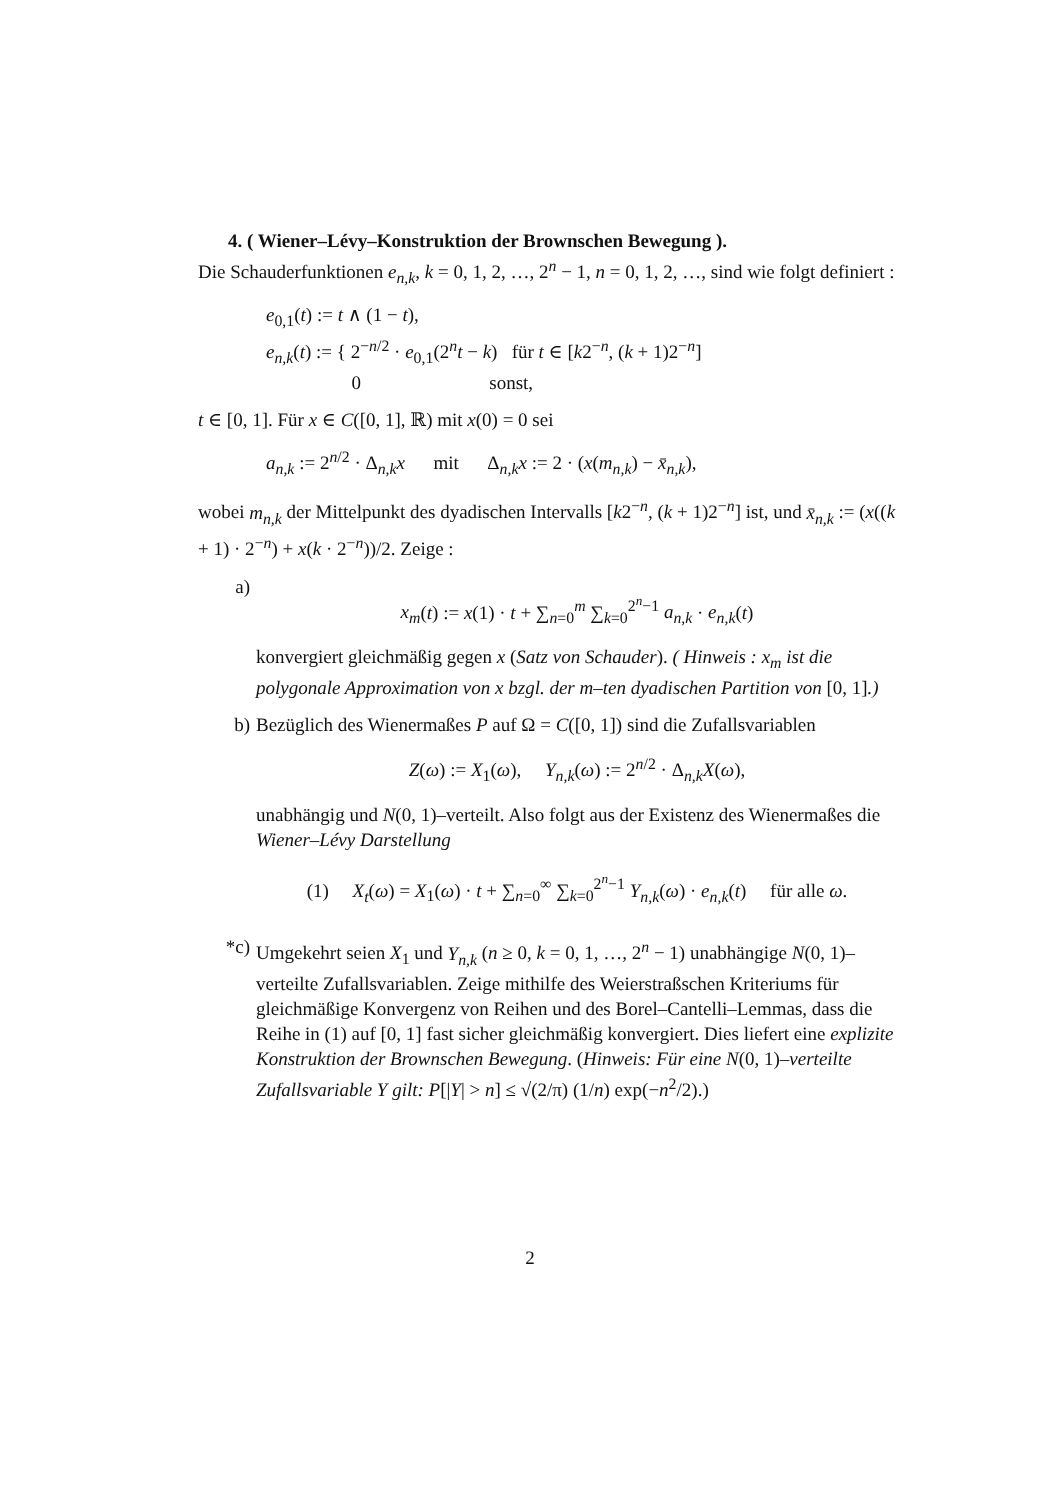4. ( Wiener–Lévy–Konstruktion der Brownschen Bewegung ).
Die Schauderfunktionen e<sub>n,k</sub>, k = 0, 1, 2, …, 2<sup>n</sup> − 1, n = 0, 1, 2, …, sind wie folgt definiert :
e<sub>0,1</sub>(t) := t ∧ (1 − t),
e<sub>n,k</sub>(t) := { 2<sup>−n/2</sup> · e<sub>0,1</sub>(2<sup>n</sup>t − k) für t ∈ [k2<sup>−n</sup>, (k + 1)2<sup>−n</sup>]
0 sonst,
t ∈ [0, 1]. Für x ∈ C([0, 1], ℝ) mit x(0) = 0 sei
a<sub>n,k</sub> := 2<sup>n/2</sup> · Δ<sub>n,k</sub>x mit Δ<sub>n,k</sub>x := 2 · (x(m<sub>n,k</sub>) − x̄<sub>n,k</sub>),
wobei m<sub>n,k</sub> der Mittelpunkt des dyadischen Intervalls [k2<sup>−n</sup>, (k + 1)2<sup>−n</sup>] ist, und x̄<sub>n,k</sub> := (x((k + 1) · 2<sup>−n</sup>) + x(k · 2<sup>−n</sup>))/2. Zeige :
a)
x<sub>m</sub>(t) := x(1) · t + ∑<sub>n=0</sub><sup>m</sup> ∑<sub>k=0</sub><sup>2<sup>n</sup>−1</sup> a<sub>n,k</sub> · e<sub>n,k</sub>(t)
konvergiert gleichmäßig gegen x (Satz von Schauder). ( Hinweis : x<sub>m</sub> ist die polygonale Approximation von x bzgl. der m–ten dyadischen Partition von [0, 1].)
b) Bezüglich des Wienermaßes P auf Ω = C([0, 1]) sind die Zufallsvariablen
Z(ω) := X<sub>1</sub>(ω), Y<sub>n,k</sub>(ω) := 2<sup>n/2</sup> · Δ<sub>n,k</sub>X(ω),
unabhängig und N(0, 1)–verteilt. Also folgt aus der Existenz des Wienermaßes die Wiener–Lévy Darstellung
(1) X<sub>t</sub>(ω) = X<sub>1</sub>(ω) · t + ∑<sub>n=0</sub><sup>∞</sup> ∑<sub>k=0</sub><sup>2<sup>n</sup>−1</sup> Y<sub>n,k</sub>(ω) · e<sub>n,k</sub>(t) für alle ω.
*c) Umgekehrt seien X<sub>1</sub> und Y<sub>n,k</sub> (n ≥ 0, k = 0, 1, …, 2<sup>n</sup> − 1) unabhängige N(0, 1)–verteilte Zufallsvariablen. Zeige mithilfe des Weierstraßschen Kriteriums für gleichmäßige Konvergenz von Reihen und des Borel–Cantelli–Lemmas, dass die Reihe in (1) auf [0, 1] fast sicher gleichmäßig konvergiert. Dies liefert eine explizite Konstruktion der Brownschen Bewegung. (Hinweis: Für eine N(0, 1)–verteilte Zufallsvariable Y gilt: P[|Y| > n] ≤ √(2/π) (1/n) exp(−n<sup>2</sup>/2).)
2